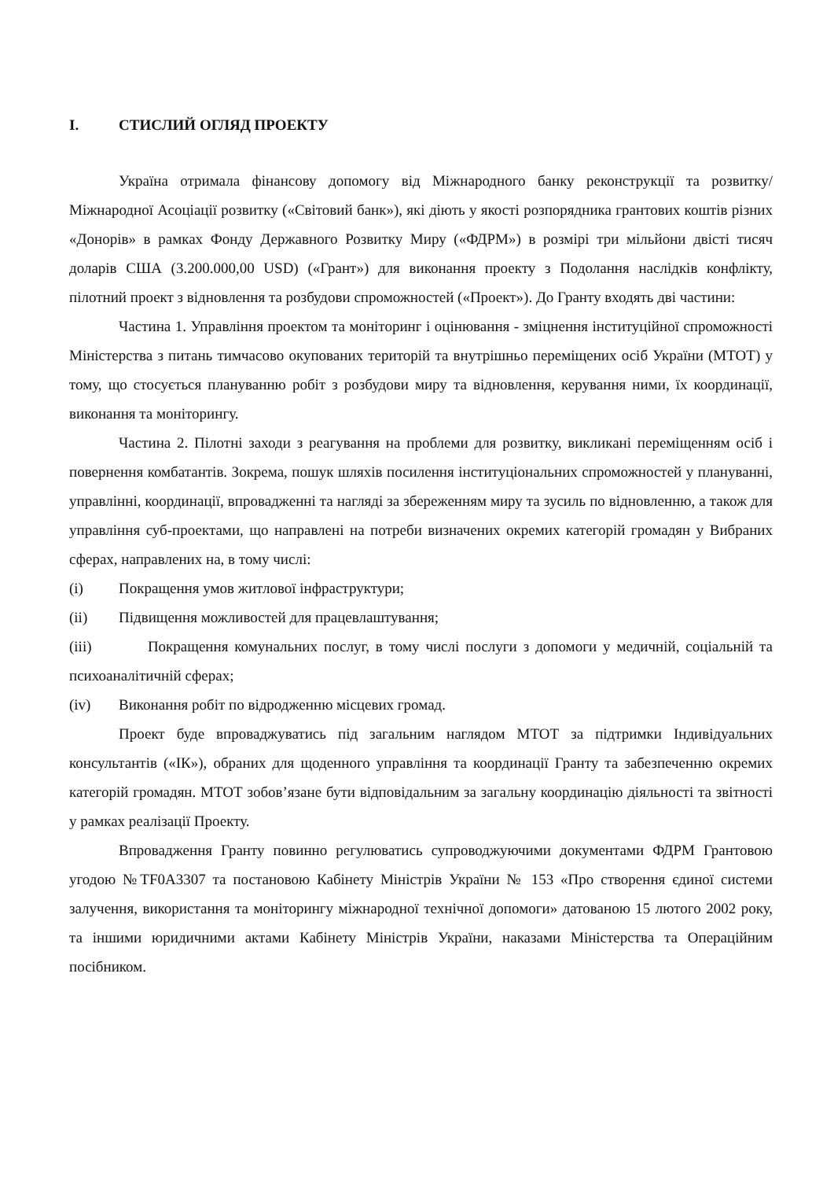I. СТИСЛИЙ ОГЛЯД ПРОЕКТУ
Україна отримала фінансову допомогу від Міжнародного банку реконструкції та розвитку/Міжнародної Асоціації розвитку («Світовий банк»), які діють у якості розпорядника грантових коштів різних «Донорів» в рамках Фонду Державного Розвитку Миру («ФДРМ») в розмірі три мільйони двісті тисяч доларів США (3.200.000,00 USD) («Грант») для виконання проекту з Подолання наслідків конфлікту, пілотний проект з відновлення та розбудови спроможностей («Проект»). До Гранту входять дві частини:
Частина 1. Управління проектом та моніторинг і оцінювання - зміцнення інституційної спроможності Міністерства з питань тимчасово окупованих територій та внутрішньо переміщених осіб України (МТОТ) у тому, що стосується плануванню робіт з розбудови миру та відновлення, керування ними, їх координації, виконання та моніторингу.
Частина 2. Пілотні заходи з реагування на проблеми для розвитку, викликані переміщенням осіб і повернення комбатантів. Зокрема, пошук шляхів посилення інституціональних спроможностей у плануванні, управлінні, координації, впровадженні та нагляді за збереженням миру та зусиль по відновленню, а також для управління суб-проектами, що направлені на потреби визначених окремих категорій громадян у Вибраних сферах, направлених на, в тому числі:
(i) Покращення умов житлової інфраструктури;
(ii) Підвищення можливостей для працевлаштування;
(iii) Покращення комунальних послуг, в тому числі послуги з допомоги у медичній, соціальній та психоаналітичній сферах;
(iv) Виконання робіт по відродженню місцевих громад.
Проект буде впроваджуватись під загальним наглядом МТОТ за підтримки Індивідуальних консультантів («ІК»), обраних для щоденного управління та координації Гранту та забезпеченню окремих категорій громадян. МТОТ зобов’язане бути відповідальним за загальну координацію діяльності та звітності у рамках реалізації Проекту.
Впровадження Гранту повинно регулюватись супроводжуючими документами ФДРМ Грантовою угодою №TF0A3307 та постановою Кабінету Міністрів України № 153 «Про створення єдиної системи залучення, використання та моніторингу міжнародної технічної допомоги» датованою 15 лютого 2002 року, та іншими юридичними актами Кабінету Міністрів України, наказами Міністерства та Операційним посібником.